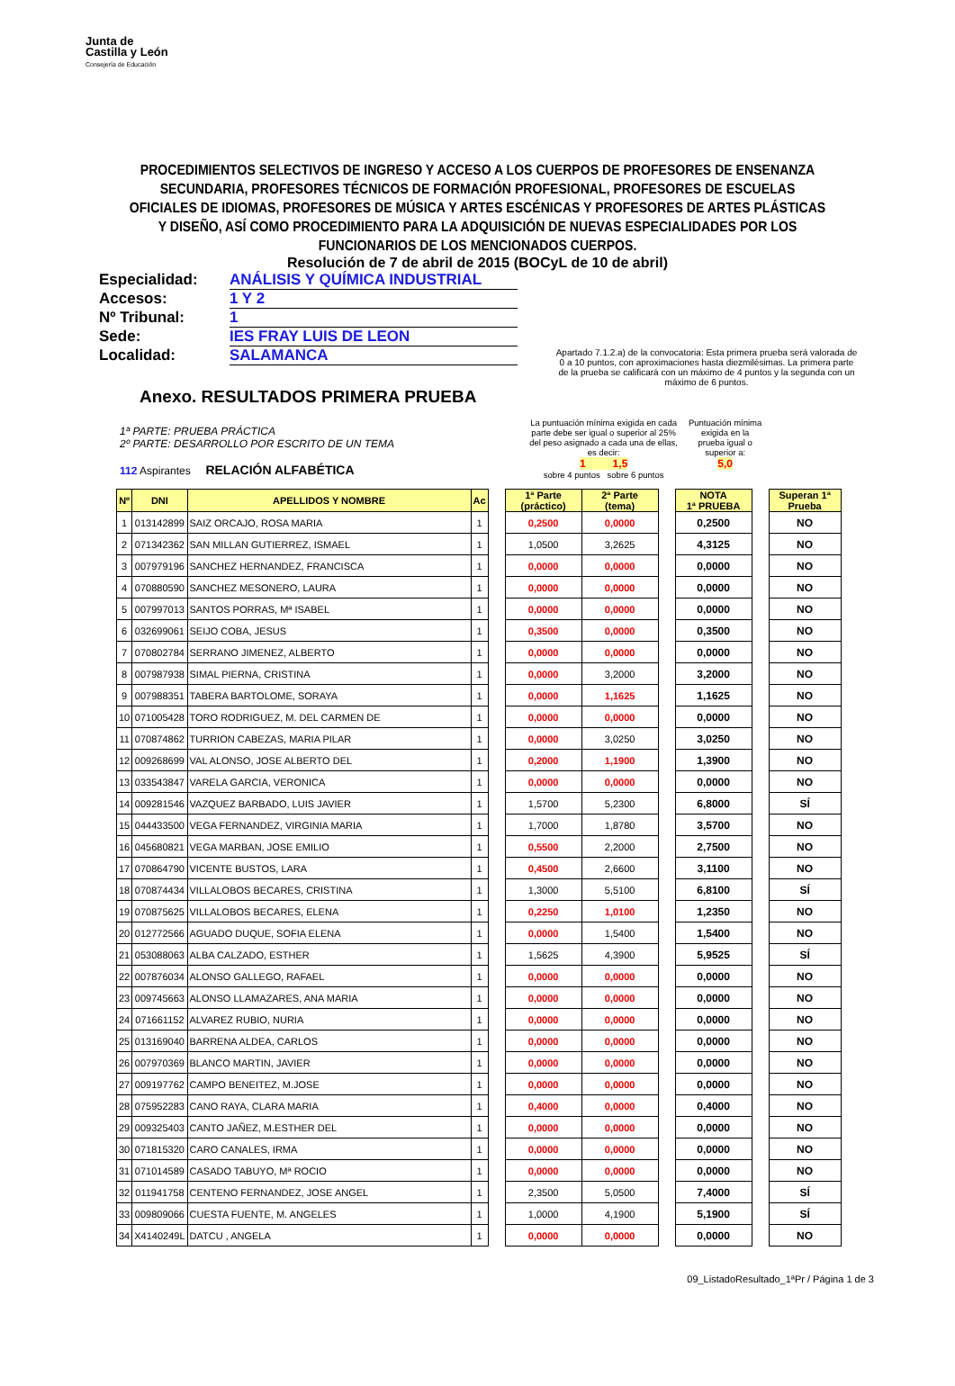Junta de
Castilla y León
Consejería de Educación
PROCEDIMIENTOS SELECTIVOS DE INGRESO Y ACCESO A LOS CUERPOS DE PROFESORES DE ENSENANZA SECUNDARIA, PROFESORES TÉCNICOS DE FORMACIÓN PROFESIONAL, PROFESORES DE ESCUELAS OFICIALES DE IDIOMAS, PROFESORES DE MÚSICA Y ARTES ESCÉNICAS Y PROFESORES DE ARTES PLÁSTICAS Y DISEÑO, ASÍ COMO PROCEDIMIENTO PARA LA ADQUISICIÓN DE NUEVAS ESPECIALIDADES POR LOS FUNCIONARIOS DE LOS MENCIONADOS CUERPOS.
Resolución de 7 de abril de 2015 (BOCyL de 10 de abril)
Especialidad: ANÁLISIS Y QUÍMICA INDUSTRIAL
Accesos: 1 Y 2
Nº Tribunal: 1
Sede: IES FRAY LUIS DE LEON
Localidad: SALAMANCA
Apartado 7.1.2.a) de la convocatoria: Esta primera prueba será valorada de 0 a 10 puntos, con aproximaciones hasta diezmilésimas. La primera parte de la prueba se calificará con un máximo de 4 puntos y la segunda con un máximo de 6 puntos.
Anexo. RESULTADOS PRIMERA PRUEBA
1ª PARTE: PRUEBA PRÁCTICA
2º PARTE: DESARROLLO POR ESCRITO DE UN TEMA
112 Aspirantes RELACIÓN ALFABÉTICA
La puntuación mínima exigida en cada parte debe ser igual o superior al 25% del peso asignado a cada una de ellas, es decir:
1 1,5
sobre 4 puntos sobre 6 puntos
Puntuación mínima exigida en la prueba igual o superior a:
5,0
| Nº | DNI | APELLIDOS Y NOMBRE | Ac | | 1ª Parte (práctico) | 2ª Parte (tema) | | NOTA 1ª PRUEBA | | Superan 1ª Prueba |
| 1 | 013142899 | SAIZ ORCAJO, ROSA MARIA | 1 | | 0,2500 | 0,0000 | | 0,2500 | | NO |
| 2 | 071342362 | SAN MILLAN GUTIERREZ, ISMAEL | 1 | | 1,0500 | 3,2625 | | 4,3125 | | NO |
| 3 | 007979196 | SANCHEZ HERNANDEZ, FRANCISCA | 1 | | 0,0000 | 0,0000 | | 0,0000 | | NO |
| 4 | 070880590 | SANCHEZ MESONERO, LAURA | 1 | | 0,0000 | 0,0000 | | 0,0000 | | NO |
| 5 | 007997013 | SANTOS PORRAS, Mª ISABEL | 1 | | 0,0000 | 0,0000 | | 0,0000 | | NO |
| 6 | 032699061 | SEIJO COBA, JESUS | 1 | | 0,3500 | 0,0000 | | 0,3500 | | NO |
| 7 | 070802784 | SERRANO JIMENEZ, ALBERTO | 1 | | 0,0000 | 0,0000 | | 0,0000 | | NO |
| 8 | 007987938 | SIMAL PIERNA, CRISTINA | 1 | | 0,0000 | 3,2000 | | 3,2000 | | NO |
| 9 | 007988351 | TABERA BARTOLOME, SORAYA | 1 | | 0,0000 | 1,1625 | | 1,1625 | | NO |
| 10 | 071005428 | TORO RODRIGUEZ, M. DEL CARMEN DE | 1 | | 0,0000 | 0,0000 | | 0,0000 | | NO |
| 11 | 070874862 | TURRION CABEZAS, MARIA PILAR | 1 | | 0,0000 | 3,0250 | | 3,0250 | | NO |
| 12 | 009268699 | VAL ALONSO, JOSE ALBERTO DEL | 1 | | 0,2000 | 1,1900 | | 1,3900 | | NO |
| 13 | 033543847 | VARELA GARCIA, VERONICA | 1 | | 0,0000 | 0,0000 | | 0,0000 | | NO |
| 14 | 009281546 | VAZQUEZ BARBADO, LUIS JAVIER | 1 | | 1,5700 | 5,2300 | | 6,8000 | | SÍ |
| 15 | 044433500 | VEGA FERNANDEZ, VIRGINIA MARIA | 1 | | 1,7000 | 1,8780 | | 3,5700 | | NO |
| 16 | 045680821 | VEGA MARBAN, JOSE EMILIO | 1 | | 0,5500 | 2,2000 | | 2,7500 | | NO |
| 17 | 070864790 | VICENTE BUSTOS, LARA | 1 | | 0,4500 | 2,6600 | | 3,1100 | | NO |
| 18 | 070874434 | VILLALOBOS BECARES, CRISTINA | 1 | | 1,3000 | 5,5100 | | 6,8100 | | SÍ |
| 19 | 070875625 | VILLALOBOS BECARES, ELENA | 1 | | 0,2250 | 1,0100 | | 1,2350 | | NO |
| 20 | 012772566 | AGUADO DUQUE, SOFIA ELENA | 1 | | 0,0000 | 1,5400 | | 1,5400 | | NO |
| 21 | 053088063 | ALBA CALZADO, ESTHER | 1 | | 1,5625 | 4,3900 | | 5,9525 | | SÍ |
| 22 | 007876034 | ALONSO GALLEGO, RAFAEL | 1 | | 0,0000 | 0,0000 | | 0,0000 | | NO |
| 23 | 009745663 | ALONSO LLAMAZARES, ANA MARIA | 1 | | 0,0000 | 0,0000 | | 0,0000 | | NO |
| 24 | 071661152 | ALVAREZ RUBIO, NURIA | 1 | | 0,0000 | 0,0000 | | 0,0000 | | NO |
| 25 | 013169040 | BARRENA ALDEA, CARLOS | 1 | | 0,0000 | 0,0000 | | 0,0000 | | NO |
| 26 | 007970369 | BLANCO MARTIN, JAVIER | 1 | | 0,0000 | 0,0000 | | 0,0000 | | NO |
| 27 | 009197762 | CAMPO BENEITEZ, M.JOSE | 1 | | 0,0000 | 0,0000 | | 0,0000 | | NO |
| 28 | 075952283 | CANO RAYA, CLARA MARIA | 1 | | 0,4000 | 0,0000 | | 0,4000 | | NO |
| 29 | 009325403 | CANTO JAÑEZ, M.ESTHER DEL | 1 | | 0,0000 | 0,0000 | | 0,0000 | | NO |
| 30 | 071815320 | CARO CANALES, IRMA | 1 | | 0,0000 | 0,0000 | | 0,0000 | | NO |
| 31 | 071014589 | CASADO TABUYO, Mª ROCIO | 1 | | 0,0000 | 0,0000 | | 0,0000 | | NO |
| 32 | 011941758 | CENTENO FERNANDEZ, JOSE ANGEL | 1 | | 2,3500 | 5,0500 | | 7,4000 | | SÍ |
| 33 | 009809066 | CUESTA FUENTE, M. ANGELES | 1 | | 1,0000 | 4,1900 | | 5,1900 | | SÍ |
| 34 | X4140249L | DATCU , ANGELA | 1 | | 0,0000 | 0,0000 | | 0,0000 | | NO |
09_ListadoResultado_1ªPr / Página 1 de 3